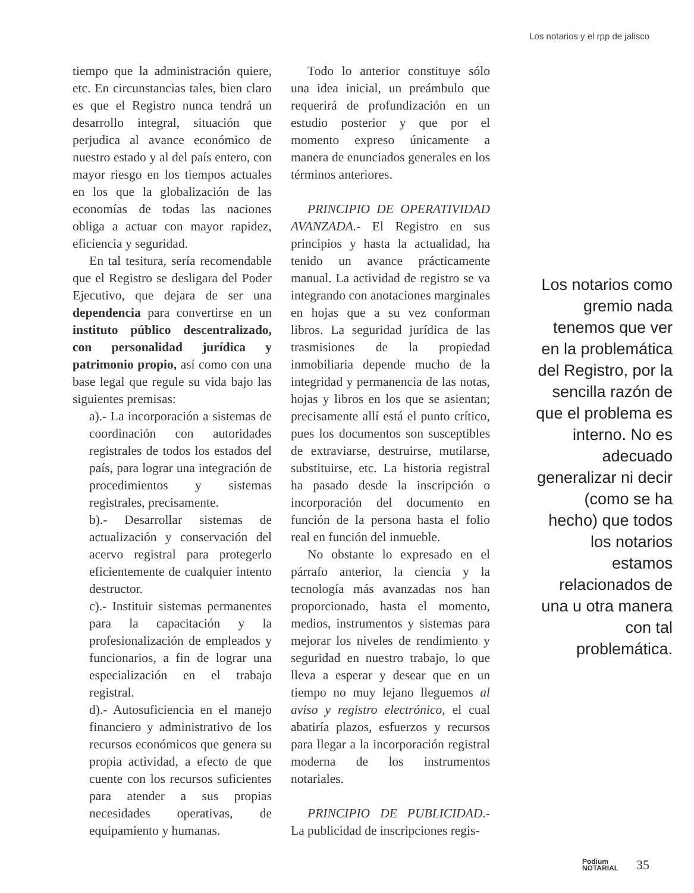Los notarios y el rpp de jalisco
tiempo que la administración quiere, etc. En circunstancias tales, bien claro es que el Registro nunca tendrá un desarrollo integral, situación que perjudica al avance económico de nuestro estado y al del país entero, con mayor riesgo en los tiempos actuales en los que la globalización de las economías de todas las naciones obliga a actuar con mayor rapidez, eficiencia y seguridad.
En tal tesitura, sería recomendable que el Registro se desligara del Poder Ejecutivo, que dejara de ser una dependencia para convertirse en un instituto público descentralizado, con personalidad jurídica y patrimonio propio, así como con una base legal que regule su vida bajo las siguientes premisas:
a).- La incorporación a sistemas de coordinación con autoridades registrales de todos los estados del país, para lograr una integración de procedimientos y sistemas registrales, precisamente.
b).- Desarrollar sistemas de actualización y conservación del acervo registral para protegerlo eficientemente de cualquier intento destructor.
c).- Instituir sistemas permanentes para la capacitación y la profesionalización de empleados y funcionarios, a fin de lograr una especialización en el trabajo registral.
d).- Autosuficiencia en el manejo financiero y administrativo de los recursos económicos que genera su propia actividad, a efecto de que cuente con los recursos suficientes para atender a sus propias necesidades operativas, de equipamiento y humanas.
Todo lo anterior constituye sólo una idea inicial, un preámbulo que requerirá de profundización en un estudio posterior y que por el momento expreso únicamente a manera de enunciados generales en los términos anteriores.
PRINCIPIO DE OPERATIVIDAD AVANZADA.- El Registro en sus principios y hasta la actualidad, ha tenido un avance prácticamente manual. La actividad de registro se va integrando con anotaciones marginales en hojas que a su vez conforman libros. La seguridad jurídica de las trasmisiones de la propiedad inmobiliaria depende mucho de la integridad y permanencia de las notas, hojas y libros en los que se asientan; precisamente allí está el punto crítico, pues los documentos son susceptibles de extraviarse, destruirse, mutilarse, substituirse, etc. La historia registral ha pasado desde la inscripción o incorporación del documento en función de la persona hasta el folio real en función del inmueble.
No obstante lo expresado en el párrafo anterior, la ciencia y la tecnología más avanzadas nos han proporcionado, hasta el momento, medios, instrumentos y sistemas para mejorar los niveles de rendimiento y seguridad en nuestro trabajo, lo que lleva a esperar y desear que en un tiempo no muy lejano lleguemos al aviso y registro electrónico, el cual abatiría plazos, esfuerzos y recursos para llegar a la incorporación registral moderna de los instrumentos notariales.
PRINCIPIO DE PUBLICIDAD.- La publicidad de inscripciones regis-
Los notarios como gremio nada tenemos que ver en la problemática del Registro, por la sencilla razón de que el problema es interno. No es adecuado generalizar ni decir (como se ha hecho) que todos los notarios estamos relacionados de una u otra manera con tal problemática.
Podium
NOTARIAL
35